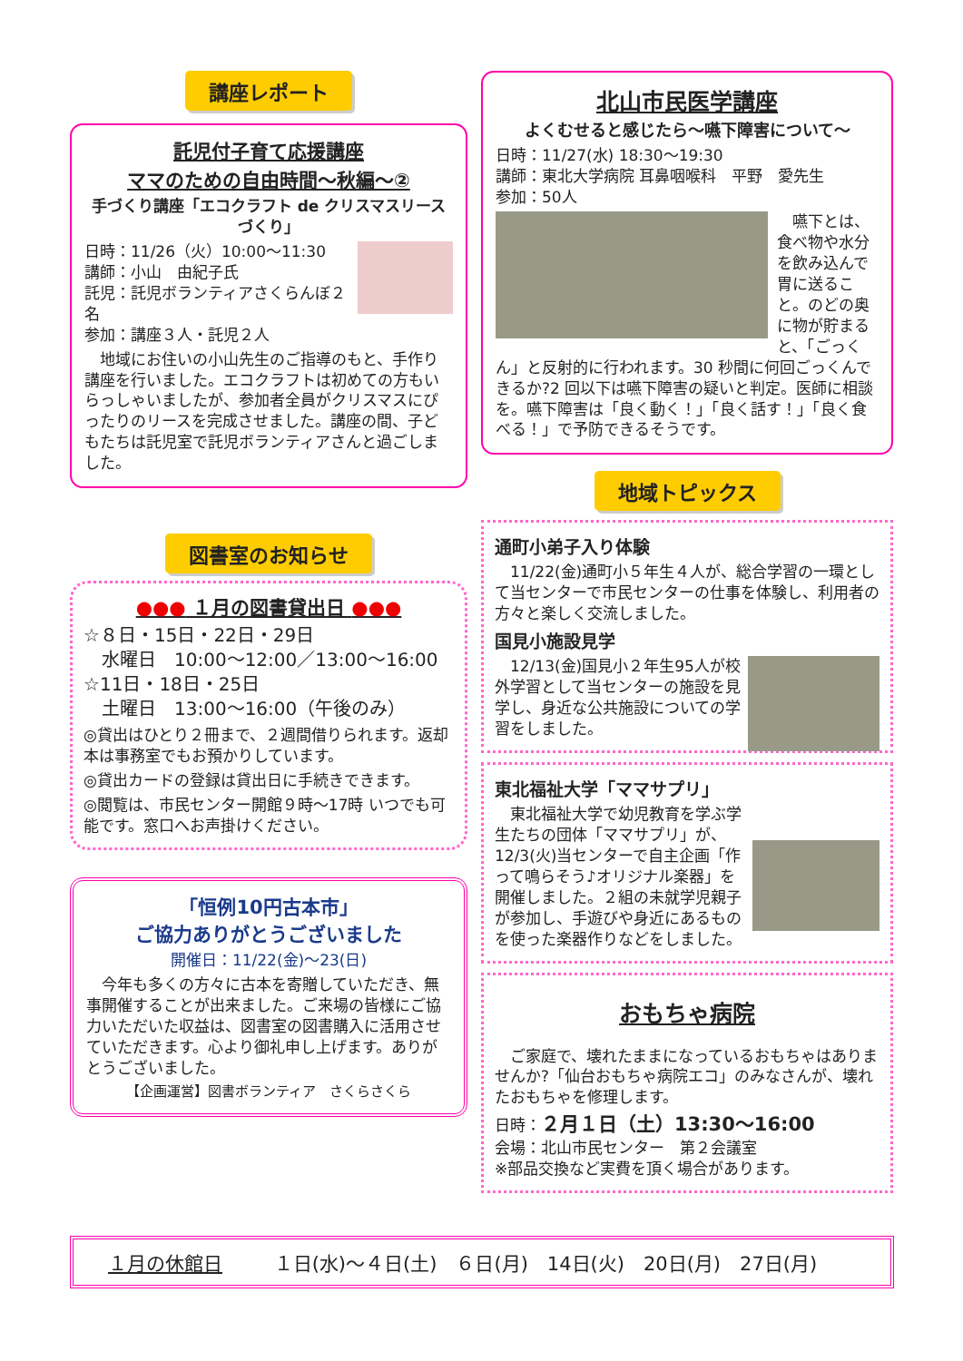講座レポート
託児付子育て応援講座
ママのための自由時間～秋編～②
手づくり講座「エコクラフト de クリスマスリースづくり」
日時：11/26（火）10:00～11:30
講師：小山　由紀子氏
託児：託児ボランティアさくらんぼ２名
参加：講座３人・託児２人
　地域にお住いの小山先生のご指導のもと、手作り講座を行いました。エコクラフトは初めての方もいらっしゃいましたが、参加者全員がクリスマスにぴったりのリースを完成させました。講座の間、子どもたちは託児室で託児ボランティアさんと過ごしました。
図書室のお知らせ
●●● １月の図書貸出日 ●●●
☆８日・15日・22日・29日
　水曜日　10:00～12:00／13:00～16:00
☆11日・18日・25日
　土曜日　13:00～16:00（午後のみ）
◎貸出はひとり２冊まで、２週間借りられます。返却本は事務室でもお預かりしています。
◎貸出カードの登録は貸出日に手続きできます。
◎閲覧は、市民センター開館９時～17時 いつでも可能です。窓口へお声掛けください。
「恒例10円古本市」
ご協力ありがとうございました
開催日：11/22(金)～23(日)
　今年も多くの方々に古本を寄贈していただき、無事開催することが出来ました。ご来場の皆様にご協力いただいた収益は、図書室の図書購入に活用させていただきます。心より御礼申し上げます。ありがとうございました。
【企画運営】図書ボランティア　さくらさくら
北山市民医学講座
よくむせると感じたら～嚥下障害について～
日時：11/27(水) 18:30～19:30
講師：東北大学病院 耳鼻咽喉科　平野　愛先生
参加：50人
　嚥下とは、食べ物や水分を飲み込んで胃に送ること。のどの奥に物が貯まると、「ごっくん」と反射的に行われます。30 秒間に何回ごっくんできるか?2 回以下は嚥下障害の疑いと判定。医師に相談を。嚥下障害は「良く動く！」「良く話す！」「良く食べる！」で予防できるそうです。
地域トピックス
通町小弟子入り体験
　11/22(金)通町小５年生４人が、総合学習の一環として当センターで市民センターの仕事を体験し、利用者の方々と楽しく交流しました。
国見小施設見学
　12/13(金)国見小２年生95人が校外学習として当センターの施設を見学し、身近な公共施設についての学習をしました。
東北福祉大学「ママサプリ」
　東北福祉大学で幼児教育を学ぶ学生たちの団体「ママサプリ」が、12/3(火)当センターで自主企画「作って鳴らそう♪オリジナル楽器」を開催しました。２組の未就学児親子が参加し、手遊びや身近にあるものを使った楽器作りなどをしました。
おもちゃ病院
　ご家庭で、壊れたままになっているおもちゃはありませんか?「仙台おもちゃ病院エコ」のみなさんが、壊れたおもちゃを修理します。
日時：２月１日（土）13:30～16:00
会場：北山市民センター　第２会議室
※部品交換など実費を頂く場合があります。
１月の休館日 １日(水)～４日(土)　６日(月)　14日(火)　20日(月)　27日(月)